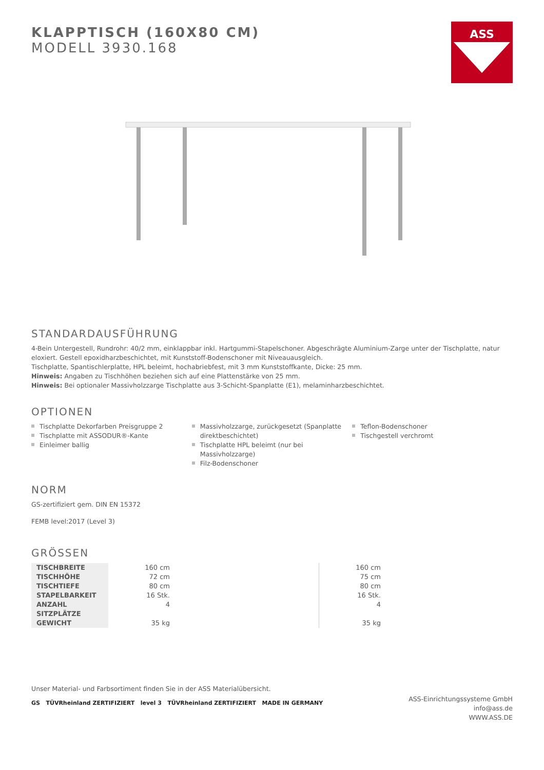KLAPPTISCH (160X80 CM)
MODELL 3930.168
ASS
STANDARDAUSFÜHRUNG
4-Bein Untergestell, Rundrohr: 40/2 mm, einklappbar inkl. Hartgummi-Stapelschoner. Abgeschrägte Aluminium-Zarge unter der Tischplatte, natur eloxiert. Gestell epoxidharzbeschichtet, mit Kunststoff-Bodenschoner mit Niveauausgleich.
Tischplatte, Spantischlerplatte, HPL beleimt, hochabriebfest, mit 3 mm Kunststoffkante, Dicke: 25 mm.
Hinweis: Angaben zu Tischhöhen beziehen sich auf eine Plattenstärke von 25 mm.
Hinweis: Bei optionaler Massivholzzarge Tischplatte aus 3-Schicht-Spanplatte (E1), melaminharzbeschichtet.
OPTIONEN
Tischplatte Dekorfarben Preisgruppe 2
Tischplatte mit ASSODUR®-Kante
Einleimer ballig
Massivholzzarge, zurückgesetzt (Spanplatte direktbeschichtet)
Tischplatte HPL beleimt (nur bei Massivholzzarge)
Filz-Bodenschoner
Teflon-Bodenschoner
Tischgestell verchromt
NORM
GS-zertifiziert gem. DIN EN 15372
FEMB level:2017 (Level 3)
GRÖSSEN
| TISCHBREITE | 160 cm | | 160 cm |
| TISCHHÖHE | 72 cm | | 75 cm |
| TISCHTIEFE | 80 cm | | 80 cm |
| STAPELBARKEIT | 16 Stk. | | 16 Stk. |
| ANZAHL SITZPLÄTZE | 4 | | 4 |
| GEWICHT | 35 kg | | 35 kg |
Unser Material- und Farbsortiment finden Sie in der ASS Materialübersicht.
GS TÜVRheinland ZERTIFIZIERT level 3 TÜVRheinland ZERTIFIZIERT MADE IN GERMANY
ASS-Einrichtungssysteme GmbH
info@ass.de
WWW.ASS.DE